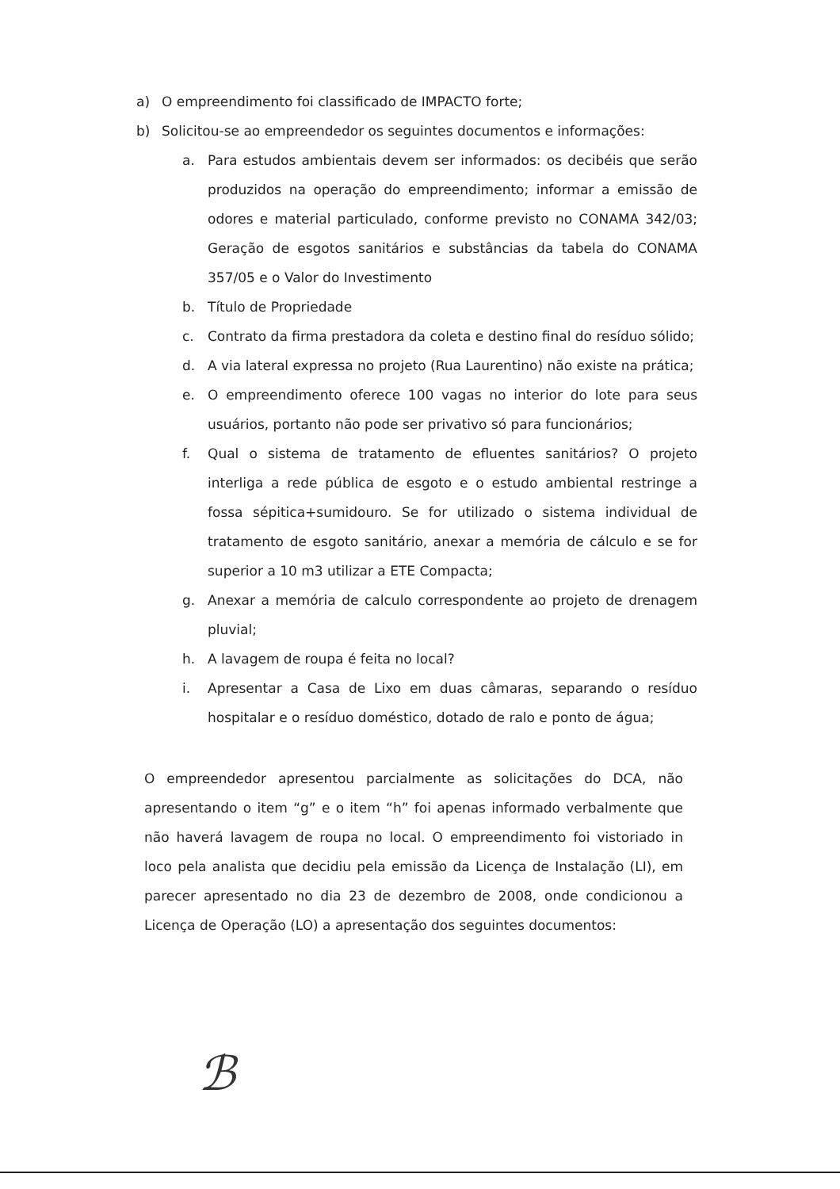a) O empreendimento foi classificado de IMPACTO forte;
b) Solicitou-se ao empreendedor os seguintes documentos e informações:
a. Para estudos ambientais devem ser informados: os decibéis que serão produzidos na operação do empreendimento; informar a emissão de odores e material particulado, conforme previsto no CONAMA 342/03; Geração de esgotos sanitários e substâncias da tabela do CONAMA 357/05 e o Valor do Investimento
b. Título de Propriedade
c. Contrato da firma prestadora da coleta e destino final do resíduo sólido;
d. A via lateral expressa no projeto (Rua Laurentino) não existe na prática;
e. O empreendimento oferece 100 vagas no interior do lote para seus usuários, portanto não pode ser privativo só para funcionários;
f. Qual o sistema de tratamento de efluentes sanitários? O projeto interliga a rede pública de esgoto e o estudo ambiental restringe a fossa sépitica+sumidouro. Se for utilizado o sistema individual de tratamento de esgoto sanitário, anexar a memória de cálculo e se for superior a 10 m3 utilizar a ETE Compacta;
g. Anexar a memória de calculo correspondente ao projeto de drenagem pluvial;
h. A lavagem de roupa é feita no local?
i. Apresentar a Casa de Lixo em duas câmaras, separando o resíduo hospitalar e o resíduo doméstico, dotado de ralo e ponto de água;
O empreendedor apresentou parcialmente as solicitações do DCA, não apresentando o item “g” e o item “h” foi apenas informado verbalmente que não haverá lavagem de roupa no local. O empreendimento foi vistoriado in loco pela analista que decidiu pela emissão da Licença de Instalação (LI), em parecer apresentado no dia 23 de dezembro de 2008, onde condicionou a Licença de Operação (LO) a apresentação dos seguintes documentos:
ℬ